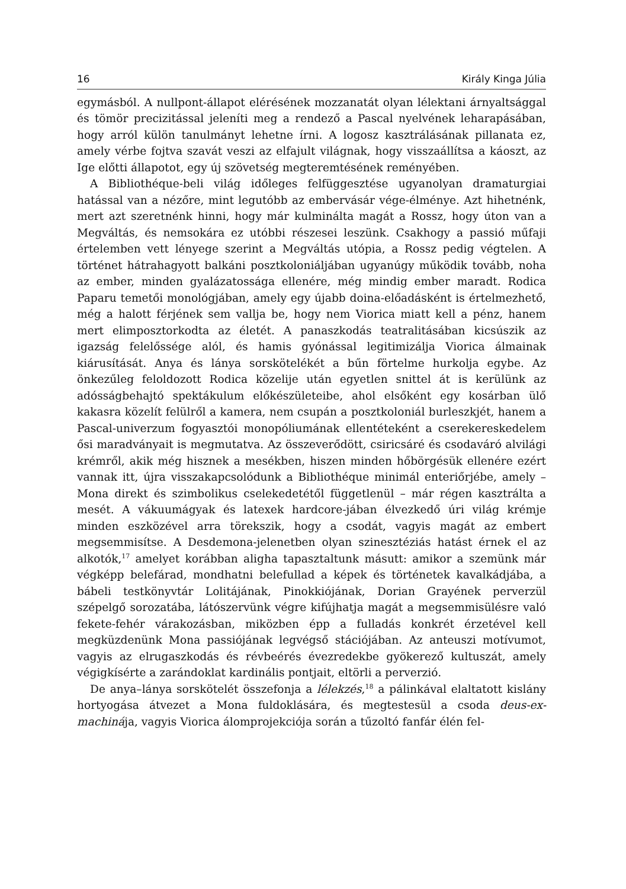16 Király Kinga Júlia
egymásból. A nullpont-állapot elérésének mozzanatát olyan lélektani árnyaltsággal és tömör precizitással jeleníti meg a rendező a Pascal nyelvének leharapásában, hogy arról külön tanulmányt lehetne írni. A logosz kasztrálásának pillanata ez, amely vérbe fojtva szavát veszi az elfajult világnak, hogy visszaállítsa a káoszt, az Ige előtti állapotot, egy új szövetség megteremtésének reményében.
A Bibliothéque-beli világ időleges felfüggesztése ugyanolyan dramaturgiai hatással van a nézőre, mint legutóbb az embervásár vége-élménye. Azt hihetnénk, mert azt szeretnénk hinni, hogy már kulminálta magát a Rossz, hogy úton van a Megváltás, és nemsokára ez utóbbi részesei leszünk. Csakhogy a passió műfaji értelemben vett lényege szerint a Megváltás utópia, a Rossz pedig végtelen. A történet hátrahagyott balkáni posztkoloniáljában ugyanúgy működik tovább, noha az ember, minden gyalázatossága ellenére, még mindig ember maradt. Rodica Paparu temetői monológjában, amely egy újabb doina-előadásként is értelmezhető, még a halott férjének sem vallja be, hogy nem Viorica miatt kell a pénz, hanem mert elimposztorkodta az életét. A panaszkodás teatralitásában kicsúszik az igazság felelőssége alól, és hamis gyónással legitimizálja Viorica álmainak kiárusítását. Anya és lánya sorskötelékét a bűn förtelme hurkolja egybe. Az önkezűleg feloldozott Rodica közelije után egyetlen snittel át is kerülünk az adósságbehajtó spektákulum előkészületeibe, ahol elsőként egy kosárban ülő kakasra közelít felülről a kamera, nem csupán a posztkoloniál burleszkjét, hanem a Pascal-univerzum fogyasztói monopóliumának ellentéteként a cserekereskedelem ősi maradványait is megmutatva. Az összeverődött, csiricsáré és csodaváró alvilági krémről, akik még hisznek a mesékben, hiszen minden hőbörgésük ellenére ezért vannak itt, újra visszakapcsolódunk a Bibliothéque minimál enteriőrjébe, amely – Mona direkt és szimbolikus cselekedetétől függetlenül – már régen kasztrálta a mesét. A vákuumágyak és latexek hardcore-jában élvezkedő úri világ krémje minden eszközével arra törekszik, hogy a csodát, vagyis magát az embert megsemmisítse. A Desdemona-jelenetben olyan szinesztéziás hatást érnek el az alkotók,<sup>17</sup> amelyet korábban aligha tapasztaltunk másutt: amikor a szemünk már végképp belefárad, mondhatni belefullad a képek és történetek kavalkádjába, a bábeli testkönyvtár Lolitájának, Pinokkiójának, Dorian Grayének perverzül szépelgő sorozatába, látószervünk végre kifújhatja magát a megsemmisülésre való fekete-fehér várakozásban, miközben épp a fulladás konkrét érzetével kell megküzdenünk Mona passiójának legvégső stációjában. Az anteuszi motívumot, vagyis az elrugaszkodás és révbeérés évezredekbe gyökerező kultuszát, amely végigkísérte a zarándoklat kardinális pontjait, eltörli a perverzió.
De anya–lánya sorskötelét összefonja a lélekzés,<sup>18</sup> a pálinkával elaltatott kislány hortyogása átvezet a Mona fuldoklására, és megtestesül a csoda deus-ex-machinája, vagyis Viorica álomprojekciója során a tűzoltó fanfár élén fel-